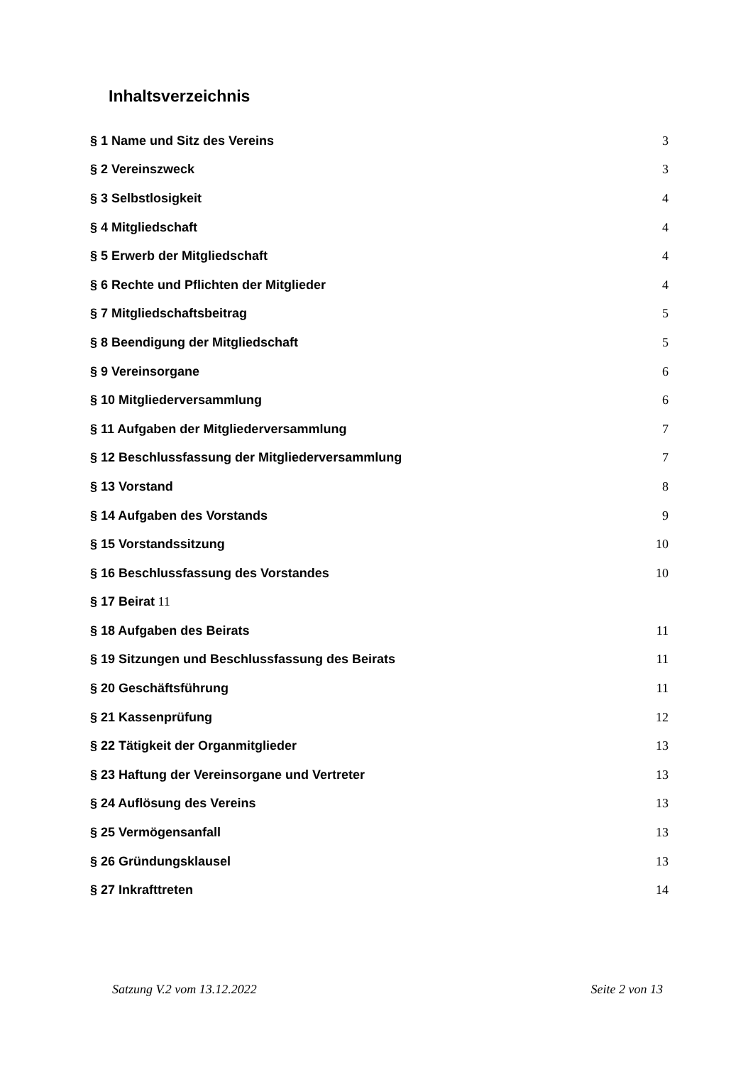Inhaltsverzeichnis
§ 1 Name und Sitz des Vereins 3
§ 2 Vereinszweck 3
§ 3 Selbstlosigkeit 4
§ 4 Mitgliedschaft 4
§ 5 Erwerb der Mitgliedschaft 4
§ 6 Rechte und Pflichten der Mitglieder 4
§ 7 Mitgliedschaftsbeitrag 5
§ 8 Beendigung der Mitgliedschaft 5
§ 9 Vereinsorgane 6
§ 10 Mitgliederversammlung 6
§ 11 Aufgaben der Mitgliederversammlung 7
§ 12 Beschlussfassung der Mitgliederversammlung 7
§ 13 Vorstand 8
§ 14 Aufgaben des Vorstands 9
§ 15 Vorstandssitzung 10
§ 16 Beschlussfassung des Vorstandes 10
§ 17 Beirat 11
§ 18 Aufgaben des Beirats 11
§ 19 Sitzungen und Beschlussfassung des Beirats 11
§ 20 Geschäftsführung 11
§ 21 Kassenprüfung 12
§ 22 Tätigkeit der Organmitglieder 13
§ 23 Haftung der Vereinsorgane und Vertreter 13
§ 24 Auflösung des Vereins 13
§ 25 Vermögensanfall 13
§ 26 Gründungsklausel 13
§ 27 Inkrafttreten 14
Satzung V.2 vom 13.12.2022 Seite 2 von 13